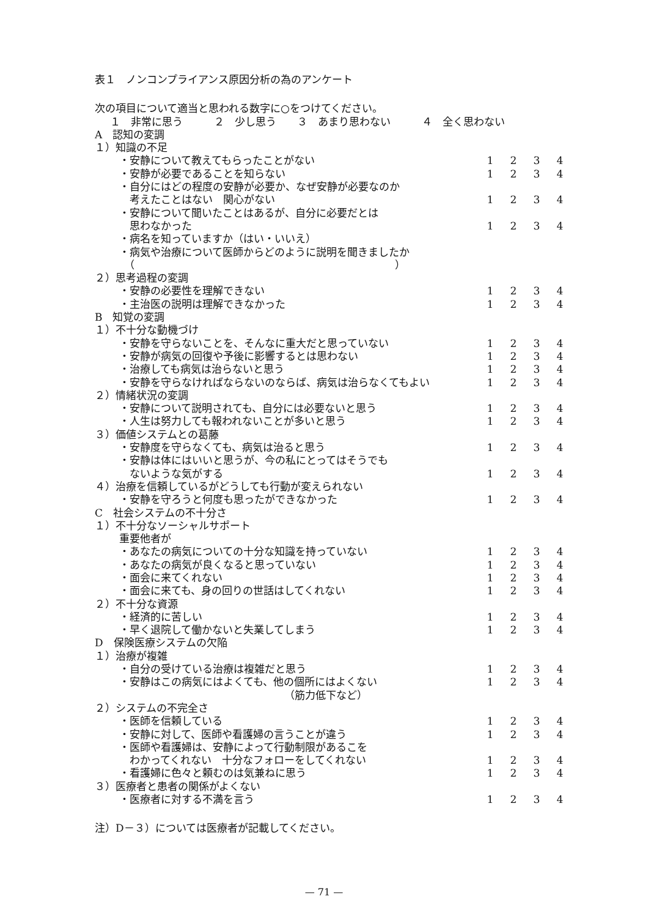表１　ノンコンプライアンス原因分析の為のアンケート
次の項目について適当と思われる数字に○をつけてください。
１　非常に思う　　　２　少し思う　　３　あまり思わない　　　４　全く思わない
| A 認知の変調 | | | | |
| １）知識の不足 | | | | |
| ・安静について教えてもらったことがない | 1 | 2 | 3 | 4 |
| ・安静が必要であることを知らない | 1 | 2 | 3 | 4 |
| ・自分にはどの程度の安静が必要か、なぜ安静が必要なのか 考えたことはない 関心がない | 1 | 2 | 3 | 4 |
| ・安静について聞いたことはあるが、自分に必要だとは 思わなかった | 1 | 2 | 3 | 4 |
| ・病名を知っていますか（はい・いいえ） | | | | |
| ・病気や治療について医師からどのように説明を聞きましたか （ ） | | | | |
| ２）思考過程の変調 | | | | |
| ・安静の必要性を理解できない | 1 | 2 | 3 | 4 |
| ・主治医の説明は理解できなかった | 1 | 2 | 3 | 4 |
| B 知覚の変調 | | | | |
| １）不十分な動機づけ | | | | |
| ・安静を守らないことを、そんなに重大だと思っていない | 1 | 2 | 3 | 4 |
| ・安静が病気の回復や予後に影響するとは思わない | 1 | 2 | 3 | 4 |
| ・治療しても病気は治らないと思う | 1 | 2 | 3 | 4 |
| ・安静を守らなければならないのならば、病気は治らなくてもよい | 1 | 2 | 3 | 4 |
| ２）情緒状況の変調 | | | | |
| ・安静について説明されても、自分には必要ないと思う | 1 | 2 | 3 | 4 |
| ・人生は努力しても報われないことが多いと思う | 1 | 2 | 3 | 4 |
| ３）価値システムとの葛藤 | | | | |
| ・安静度を守らなくても、病気は治ると思う | 1 | 2 | 3 | 4 |
| ・安静は体にはいいと思うが、今の私にとってはそうでも ないような気がする | 1 | 2 | 3 | 4 |
| ４）治療を信頼しているがどうしても行動が変えられない | | | | |
| ・安静を守ろうと何度も思ったができなかった | 1 | 2 | 3 | 4 |
| C 社会システムの不十分さ | | | | |
| １）不十分なソーシャルサポート | | | | |
| 重要他者が | | | | |
| ・あなたの病気についての十分な知識を持っていない | 1 | 2 | 3 | 4 |
| ・あなたの病気が良くなると思っていない | 1 | 2 | 3 | 4 |
| ・面会に来てくれない | 1 | 2 | 3 | 4 |
| ・面会に来ても、身の回りの世話はしてくれない | 1 | 2 | 3 | 4 |
| ２）不十分な資源 | | | | |
| ・経済的に苦しい | 1 | 2 | 3 | 4 |
| ・早く退院して働かないと失業してしまう | 1 | 2 | 3 | 4 |
| D 保険医療システムの欠陥 | | | | |
| １）治療が複雑 | | | | |
| ・自分の受けている治療は複雑だと思う | 1 | 2 | 3 | 4 |
| ・安静はこの病気にはよくても、他の個所にはよくない | 1 | 2 | 3 | 4 |
| （筋力低下など） | | | | |
| ２）システムの不完全さ | | | | |
| ・医師を信頼している | 1 | 2 | 3 | 4 |
| ・安静に対して、医師や看護婦の言うことが違う | 1 | 2 | 3 | 4 |
| ・医師や看護婦は、安静によって行動制限があるこを わかってくれない 十分なフォローをしてくれない | 1 | 2 | 3 | 4 |
| ・看護婦に色々と頼むのは気兼ねに思う | 1 | 2 | 3 | 4 |
| ３）医療者と患者の関係がよくない | | | | |
| ・医療者に対する不満を言う | 1 | 2 | 3 | 4 |
注）D－３）については医療者が記載してください。
— 71 —